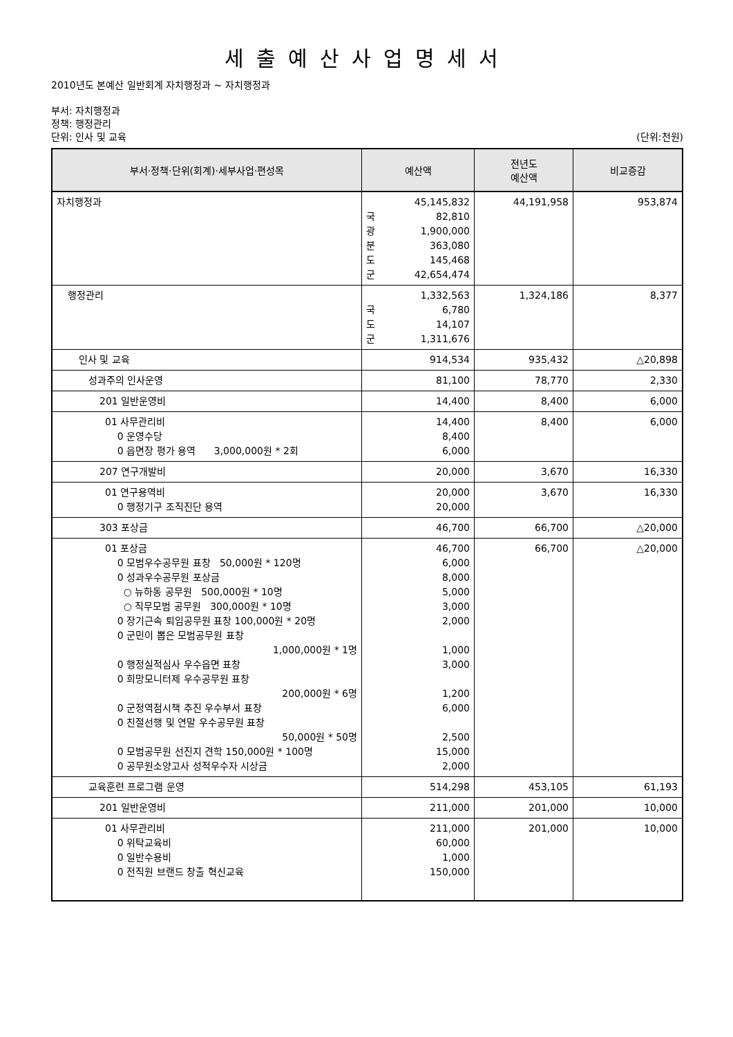세출예산사업명세서
2010년도 본예산 일반회계 자치행정과 ~ 자치행정과
부서: 자치행정과
정책: 행정관리
단위: 인사 및 교육 (단위:천원)
| 부서·정책·단위(회계)·세부사업·편성목 | 예산액 | 전년도 예산액 | 비교증감 |
| --- | --- | --- | --- |
| 자치행정과 | 45,145,832 국 82,810 광 1,900,000 분 363,080 도 145,468 군 42,654,474 | 44,191,958 | 953,874 |
| 행정관리 | 1,332,563 국 6,780 도 14,107 군 1,311,676 | 1,324,186 | 8,377 |
| 인사 및 교육 | 914,534 | 935,432 | △20,898 |
| 성과주의 인사운영 | 81,100 | 78,770 | 2,330 |
| 201 일반운영비 | 14,400 | 8,400 | 6,000 |
| 01 사무관리비 0 운영수당 0 읍면장 평가 용역 3,000,000원 * 2회 | 14,400 8,400 6,000 | 8,400 | 6,000 |
| 207 연구개발비 | 20,000 | 3,670 | 16,330 |
| 01 연구용역비 0 행정기구 조직진단 용역 | 20,000 20,000 | 3,670 | 16,330 |
| 303 포상금 | 46,700 | 66,700 | △20,000 |
| 01 포상금 0 모범우수공무원 표창 50,000원 * 120명 0 성과우수공무원 포상금 ○ 뉴하동 공무원 500,000원 * 10명 ○ 직무모범 공무원 300,000원 * 10명 0 장기근속 퇴임공무원 표창 100,000원 * 20명 0 군민이 뽑은 모범공무원 표창 1,000,000원 * 1명 0 행정실적심사 우수읍면 표창 0 희망모니터제 우수공무원 표창 200,000원 * 6명 0 군정역점시책 추진 우수부서 표창 0 친절선행 및 연말 우수공무원 표창 50,000원 * 50명 0 모범공무원 선진지 견학 150,000원 * 100명 0 공무원소양고사 성적우수자 시상금 | 46,700 6,000 8,000 5,000 3,000 2,000 1,000 3,000 1,200 6,000 2,500 15,000 2,000 | 66,700 | △20,000 |
| 교육훈련 프로그램 운영 | 514,298 | 453,105 | 61,193 |
| 201 일반운영비 | 211,000 | 201,000 | 10,000 |
| 01 사무관리비 0 위탁교육비 0 일반수용비 0 전직원 브랜드 창출 혁신교육 | 211,000 60,000 1,000 150,000 | 201,000 | 10,000 |